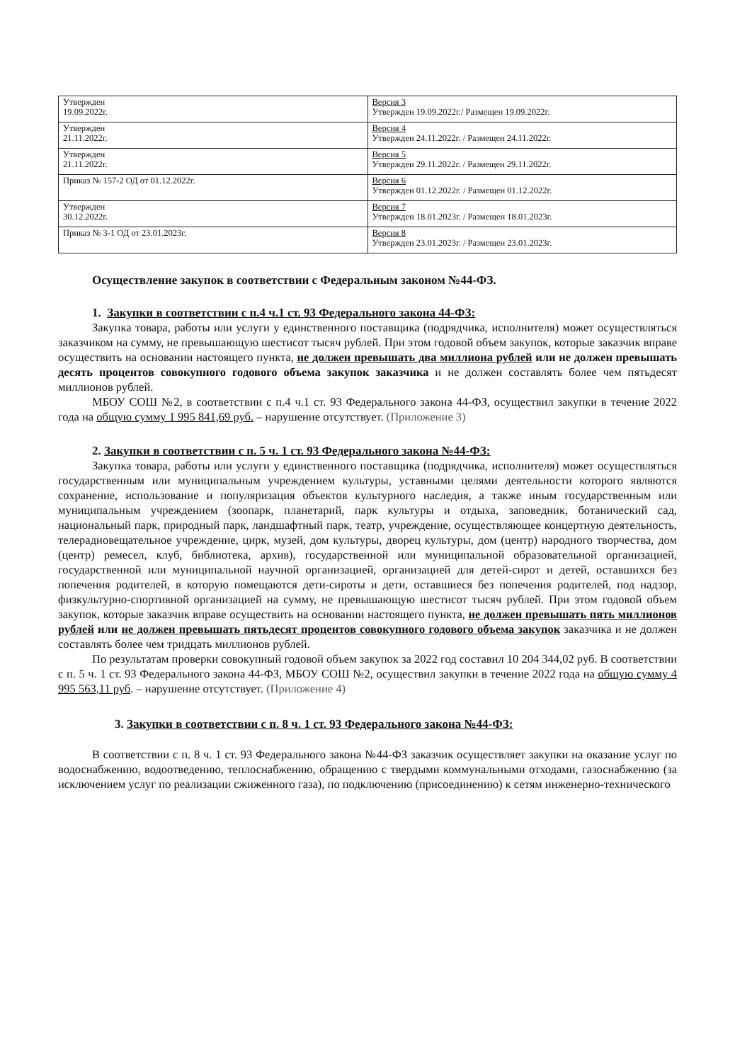| Утвержден 19.09.2022г. | Версия 3 Утвержден 19.09.2022г./ Размещен 19.09.2022г. |
| Утвержден 21.11.2022г. | Версия 4 Утвержден 24.11.2022г. / Размещен 24.11.2022г. |
| Утвержден 21.11.2022г. | Версия 5 Утвержден 29.11.2022г. / Размещен 29.11.2022г. |
| Приказ № 157-2 ОД от 01.12.2022г. | Версия 6 Утвержден 01.12.2022г. / Размещен 01.12.2022г. |
| Утвержден 30.12.2022г. | Версия 7 Утвержден 18.01.2023г. / Размещен 18.01.2023г. |
| Приказ № 3-1 ОД от 23.01.2023г. | Версия 8 Утвержден 23.01.2023г. / Размещен 23.01.2023г. |
Осуществление закупок в соответствии с Федеральным законом №44-ФЗ.
1. Закупки в соответствии с п.4 ч.1 ст. 93 Федерального закона 44-ФЗ:
Закупка товара, работы или услуги у единственного поставщика (подрядчика, исполнителя) может осуществляться заказчиком на сумму, не превышающую шестисот тысяч рублей. При этом годовой объем закупок, которые заказчик вправе осуществить на основании настоящего пункта, не должен превышать два миллиона рублей или не должен превышать десять процентов совокупного годового объема закупок заказчика и не должен составлять более чем пятьдесят миллионов рублей.
МБОУ СОШ №2, в соответствии с п.4 ч.1 ст. 93 Федерального закона 44-ФЗ, осуществил закупки в течение 2022 года на общую сумму 1 995 841,69 руб. – нарушение отсутствует. (Приложение 3)
2. Закупки в соответствии с п. 5 ч. 1 ст. 93 Федерального закона №44-ФЗ:
Закупка товара, работы или услуги у единственного поставщика (подрядчика, исполнителя) может осуществляться государственным или муниципальным учреждением культуры, уставными целями деятельности которого являются сохранение, использование и популяризация объектов культурного наследия, а также иным государственным или муниципальным учреждением (зоопарк, планетарий, парк культуры и отдыха, заповедник, ботанический сад, национальный парк, природный парк, ландшафтный парк, театр, учреждение, осуществляющее концертную деятельность, телерадиовещательное учреждение, цирк, музей, дом культуры, дворец культуры, дом (центр) народного творчества, дом (центр) ремесел, клуб, библиотека, архив), государственной или муниципальной образовательной организацией, государственной или муниципальной научной организацией, организацией для детей-сирот и детей, оставшихся без попечения родителей, в которую помещаются дети-сироты и дети, оставшиеся без попечения родителей, под надзор, физкультурно-спортивной организацией на сумму, не превышающую шестисот тысяч рублей. При этом годовой объем закупок, которые заказчик вправе осуществить на основании настоящего пункта, не должен превышать пять миллионов рублей или не должен превышать пятьдесят процентов совокупного годового объема закупок заказчика и не должен составлять более чем тридцать миллионов рублей.
По результатам проверки совокупный годовой объем закупок за 2022 год составил 10 204 344,02 руб. В соответствии с п. 5 ч. 1 ст. 93 Федерального закона 44-ФЗ, МБОУ СОШ №2, осуществил закупки в течение 2022 года на общую сумму 4 995 563,11 руб. – нарушение отсутствует. (Приложение 4)
3. Закупки в соответствии с п. 8 ч. 1 ст. 93 Федерального закона №44-ФЗ:
В соответствии с п. 8 ч. 1 ст. 93 Федерального закона №44-ФЗ заказчик осуществляет закупки на оказание услуг по водоснабжению, водоотведению, теплоснабжению, обращению с твердыми коммунальными отходами, газоснабжению (за исключением услуг по реализации сжиженного газа), по подключению (присоединению) к сетям инженерно-технического